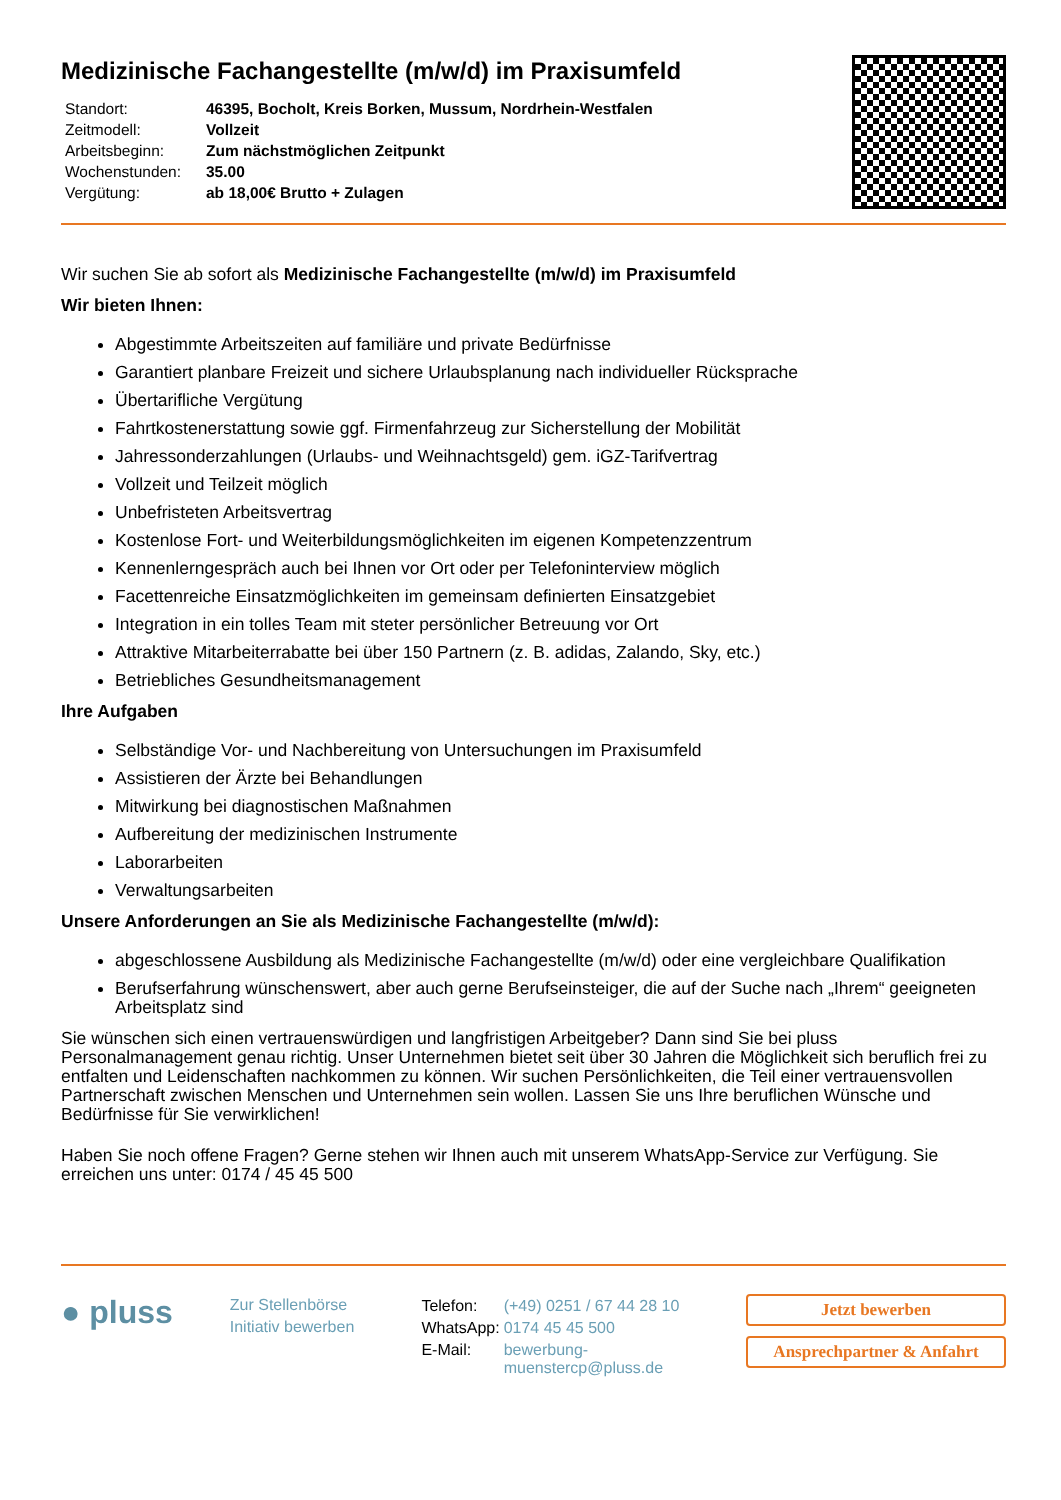Medizinische Fachangestellte (m/w/d) im Praxisumfeld
| Standort: | 46395, Bocholt, Kreis Borken, Mussum, Nordrhein-Westfalen |
| Zeitmodell: | Vollzeit |
| Arbeitsbeginn: | Zum nächstmöglichen Zeitpunkt |
| Wochenstunden: | 35.00 |
| Vergütung: | ab 18,00€ Brutto + Zulagen |
Wir suchen Sie ab sofort als Medizinische Fachangestellte (m/w/d) im Praxisumfeld
Wir bieten Ihnen:
Abgestimmte Arbeitszeiten auf familiäre und private Bedürfnisse
Garantiert planbare Freizeit und sichere Urlaubsplanung nach individueller Rücksprache
Übertarifliche Vergütung
Fahrtkostenerstattung sowie ggf. Firmenfahrzeug zur Sicherstellung der Mobilität
Jahressonderzahlungen (Urlaubs- und Weihnachtsgeld) gem. iGZ-Tarifvertrag
Vollzeit und Teilzeit möglich
Unbefristeten Arbeitsvertrag
Kostenlose Fort- und Weiterbildungsmöglichkeiten im eigenen Kompetenzzentrum
Kennenlerngespräch auch bei Ihnen vor Ort oder per Telefoninterview möglich
Facettenreiche Einsatzmöglichkeiten im gemeinsam definierten Einsatzgebiet
Integration in ein tolles Team mit steter persönlicher Betreuung vor Ort
Attraktive Mitarbeiterrabatte bei über 150 Partnern (z. B. adidas, Zalando, Sky, etc.)
Betriebliches Gesundheitsmanagement
Ihre Aufgaben
Selbständige Vor- und Nachbereitung von Untersuchungen im Praxisumfeld
Assistieren der Ärzte bei Behandlungen
Mitwirkung bei diagnostischen Maßnahmen
Aufbereitung der medizinischen Instrumente
Laborarbeiten
Verwaltungsarbeiten
Unsere Anforderungen an Sie als Medizinische Fachangestellte (m/w/d):
abgeschlossene Ausbildung als Medizinische Fachangestellte (m/w/d) oder eine vergleichbare Qualifikation
Berufserfahrung wünschenswert, aber auch gerne Berufseinsteiger, die auf der Suche nach „Ihrem“ geeigneten Arbeitsplatz sind
Sie wünschen sich einen vertrauenswürdigen und langfristigen Arbeitgeber? Dann sind Sie bei pluss Personalmanagement genau richtig. Unser Unternehmen bietet seit über 30 Jahren die Möglichkeit sich beruflich frei zu entfalten und Leidenschaften nachkommen zu können. Wir suchen Persönlichkeiten, die Teil einer vertrauensvollen Partnerschaft zwischen Menschen und Unternehmen sein wollen. Lassen Sie uns Ihre beruflichen Wünsche und Bedürfnisse für Sie verwirklichen!
Haben Sie noch offene Fragen? Gerne stehen wir Ihnen auch mit unserem WhatsApp-Service zur Verfügung. Sie erreichen uns unter: 0174 / 45 45 500
● pluss
Zur Stellenbörse
Initiativ bewerben
| Telefon: | (+49) 0251 / 67 44 28 10 |
| WhatsApp: | 0174 45 45 500 |
| E-Mail: | bewerbung-muenstercp@pluss.de |
Jetzt bewerben
Ansprechpartner & Anfahrt